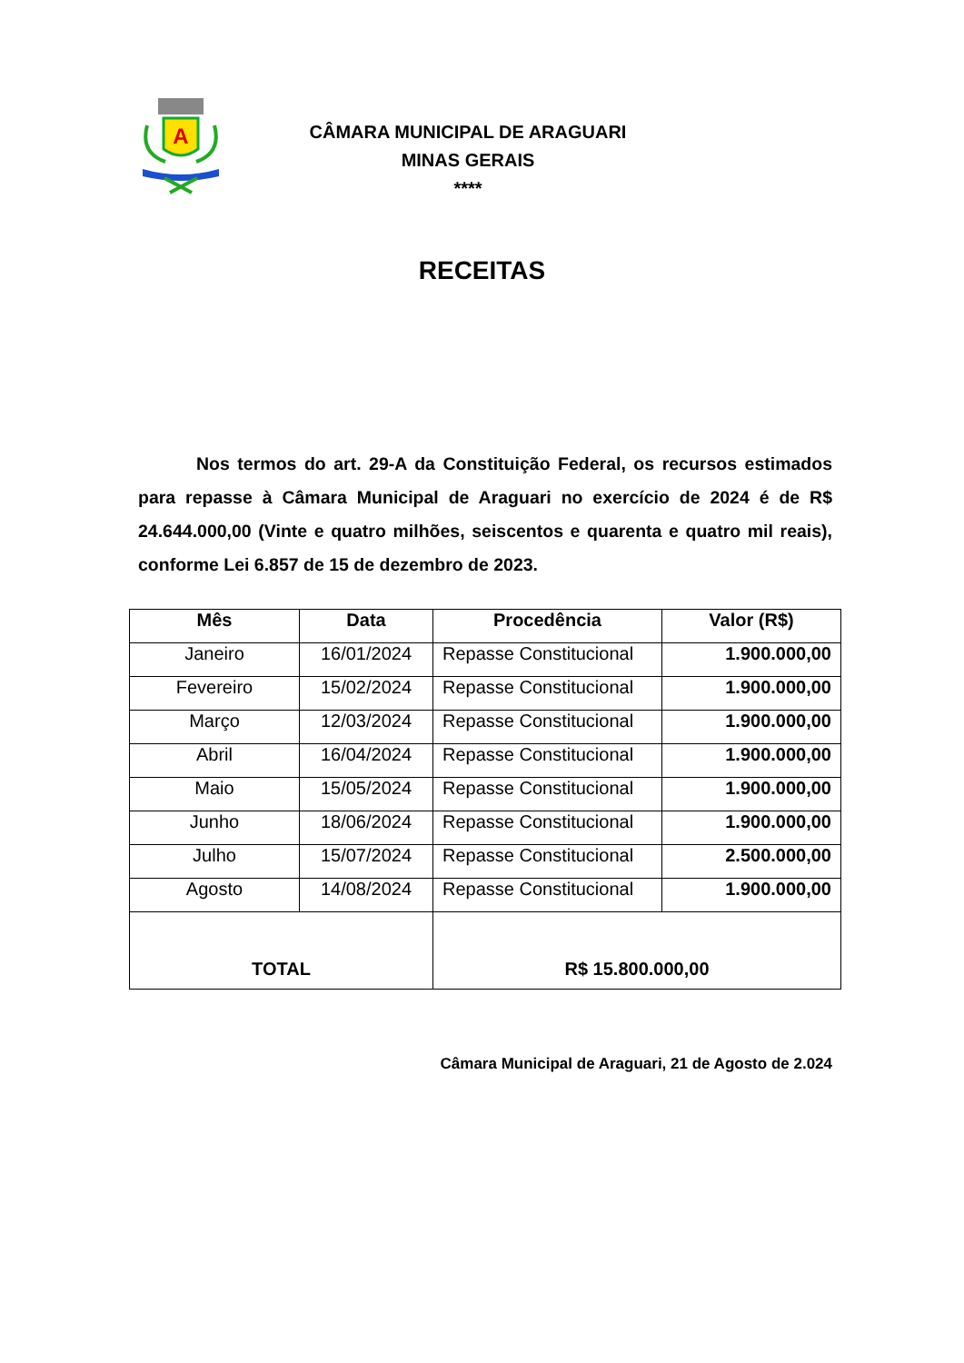A
CÂMARA MUNICIPAL DE ARAGUARI
MINAS GERAIS
****
RECEITAS
Nos termos do art. 29-A da Constituição Federal, os recursos estimados para repasse à Câmara Municipal de Araguari no exercício de 2024 é de R$ 24.644.000,00 (Vinte e quatro milhões, seiscentos e quarenta e quatro mil reais), conforme Lei 6.857 de 15 de dezembro de 2023.
| Mês | Data | Procedência | Valor (R$) |
| --- | --- | --- | --- |
| Janeiro | 16/01/2024 | Repasse Constitucional | 1.900.000,00 |
| Fevereiro | 15/02/2024 | Repasse Constitucional | 1.900.000,00 |
| Março | 12/03/2024 | Repasse Constitucional | 1.900.000,00 |
| Abril | 16/04/2024 | Repasse Constitucional | 1.900.000,00 |
| Maio | 15/05/2024 | Repasse Constitucional | 1.900.000,00 |
| Junho | 18/06/2024 | Repasse Constitucional | 1.900.000,00 |
| Julho | 15/07/2024 | Repasse Constitucional | 2.500.000,00 |
| Agosto | 14/08/2024 | Repasse Constitucional | 1.900.000,00 |
| TOTAL | | R$ 15.800.000,00 | |
Câmara Municipal de Araguari, 21 de Agosto de 2.024